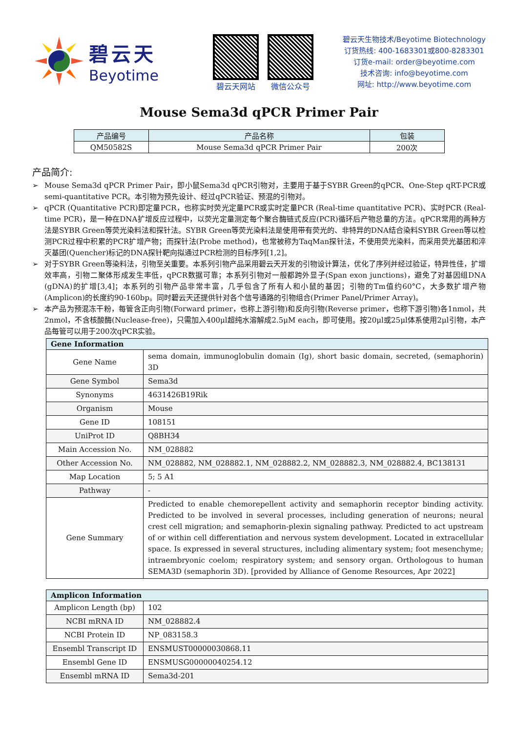碧云天
Beyotime
碧云天网站 微信公众号
碧云天生物技术/Beyotime Biotechnology
订货热线: 400-1683301或800-8283301
订货e-mail: order@beyotime.com
技术咨询: info@beyotime.com
网址: http://www.beyotime.com
Mouse Sema3d qPCR Primer Pair
| 产品编号 | 产品名称 | 包装 |
| --- | --- | --- |
| QM50582S | Mouse Sema3d qPCR Primer Pair | 200次 |
产品简介:
➢ Mouse Sema3d qPCR Primer Pair，即小鼠Sema3d qPCR引物对，主要用于基于SYBR Green的qPCR、One-Step qRT-PCR或semi-quantitative PCR。本引物为预先设计、经过qPCR验证、预混的引物对。
➢ qPCR (Quantitative PCR)即定量PCR，也称实时荧光定量PCR或实时定量PCR (Real-time quantitative PCR)、实时PCR (Real-time PCR)，是一种在DNA扩增反应过程中，以荧光定量测定每个聚合酶链式反应(PCR)循环后产物总量的方法。qPCR常用的两种方法是SYBR Green等荧光染料法和探针法。SYBR Green等荧光染料法是使用带有荧光的、非特异的DNA结合染料SYBR Green等以检测PCR过程中积累的PCR扩增产物；而探针法(Probe method)，也常被称为TaqMan探针法，不使用荧光染料，而采用荧光基团和淬灭基团(Quencher)标记的DNA探针靶向拟通过PCR检测的目标序列[1,2]。
➢ 对于SYBR Green等染料法，引物至关重要。本系列引物产品采用碧云天开发的引物设计算法，优化了序列并经过验证，特异性佳，扩增效率高，引物二聚体形成发生率低，qPCR数据可靠；本系列引物对一般都跨外显子(Span exon junctions)，避免了对基因组DNA (gDNA)的扩增[3,4]；本系列的引物产品非常丰富，几乎包含了所有人和小鼠的基因；引物的Tm值约60°C，大多数扩增产物(Amplicon)的长度约90-160bp。同时碧云天还提供针对各个信号通路的引物组合(Primer Panel/Primer Array)。
➢ 本产品为预混冻干粉，每管含正向引物(Forward primer，也称上游引物)和反向引物(Reverse primer，也称下游引物)各1nmol，共2nmol，不含核酸酶(Nuclease-free)，只需加入400μl超纯水溶解成2.5μM each，即可使用。按20μl或25μl体系使用2μl引物，本产品每管可以用于200次qPCR实验。
| Gene Information | |
| --- | --- |
| Gene Name | sema domain, immunoglobulin domain (Ig), short basic domain, secreted, (semaphorin) 3D |
| Gene Symbol | Sema3d |
| Synonyms | 4631426B19Rik |
| Organism | Mouse |
| Gene ID | 108151 |
| UniProt ID | Q8BH34 |
| Main Accession No. | NM_028882 |
| Other Accession No. | NM_028882, NM_028882.1, NM_028882.2, NM_028882.3, NM_028882.4, BC138131 |
| Map Location | 5; 5 A1 |
| Pathway | - |
| Gene Summary | Predicted to enable chemorepellent activity and semaphorin receptor binding activity. Predicted to be involved in several processes, including generation of neurons; neural crest cell migration; and semaphorin-plexin signaling pathway. Predicted to act upstream of or within cell differentiation and nervous system development. Located in extracellular space. Is expressed in several structures, including alimentary system; foot mesenchyme; intraembryonic coelom; respiratory system; and sensory organ. Orthologous to human SEMA3D (semaphorin 3D). [provided by Alliance of Genome Resources, Apr 2022] |
| Amplicon Information | |
| --- | --- |
| Amplicon Length (bp) | 102 |
| NCBI mRNA ID | NM_028882.4 |
| NCBI Protein ID | NP_083158.3 |
| Ensembl Transcript ID | ENSMUST00000030868.11 |
| Ensembl Gene ID | ENSMUSG00000040254.12 |
| Ensembl mRNA ID | Sema3d-201 |